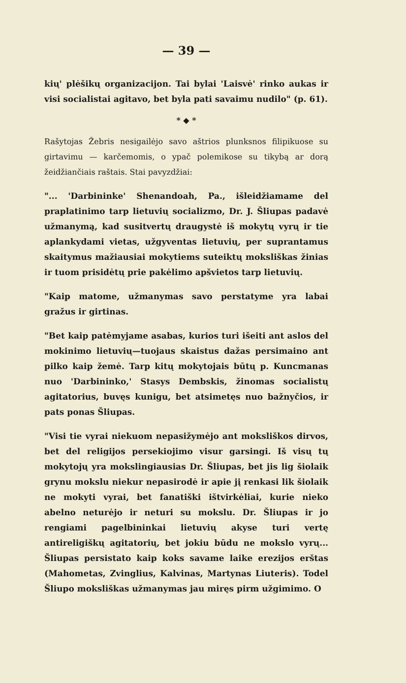— 39 —
kių' plėšikų organizacijon. Tai bylai 'Laisvė' rinko aukas ir visi socialistai agitavo, bet byla pati savaimu nudilo" (p. 61).
* ◆ *
Rašytojas Žebris nesigailėjo savo aštrios plunksnos filipikuose su girtavimu — karčemomis, o ypač polemikose su tikybą ar dorą žeidžiančiais raštais. Stai pavyzdžiai:
"... 'Darbininke' Shenandoah, Pa., išleidžiamame del praplatinimo tarp lietuvių socializmo, Dr. J. Šliupas padavė užmanymą, kad susitvertų draugystė iš mokytų vyrų ir tie aplankydami vietas, užgyventas lietuvių, per suprantamus skaitymus mažiausiai mokytiems suteiktų moksliškas žinias ir tuom prisidėtų prie pakėlimo apšvietos tarp lietuvių.
"Kaip matome, užmanymas savo perstatyme yra labai gražus ir girtinas.
"Bet kaip patėmyjame asabas, kurios turi išeiti ant aslos del mokinimo lietuvių—tuojaus skaistus dažas persimaino ant pilko kaip žemė. Tarp kitų mokytojais būtų p. Kuncmanas nuo 'Darbininko,' Stasys Dembskis, žinomas socialistų agitatorius, buvęs kunigu, bet atsimetęs nuo bažnyčios, ir pats ponas Šliupas.
"Visi tie vyrai niekuom nepasižymėjo ant moksliškos dirvos, bet del religijos persekiojimo visur garsingi. Iš visų tų mokytojų yra mokslingiausias Dr. Šliupas, bet jis lig šiolaik grynu mokslu niekur nepasirodė ir apie jį renkasi lik šiolaik ne mokyti vyrai, bet fanatiški ištvirkėliai, kurie nieko abelno neturėjo ir neturi su mokslu. Dr. Šliupas ir jo rengiami pagelbininkai lietuvių akyse turi vertę antireligiškų agitatorių, bet jokiu būdu ne mokslo vyrų... Šliupas persistato kaip koks savame laike erezijos erštas (Mahometas, Zvinglius, Kalvinas, Martynas Liuteris). Todel Šliupo moksliškas užmanymas jau miręs pirm užgimimo. O